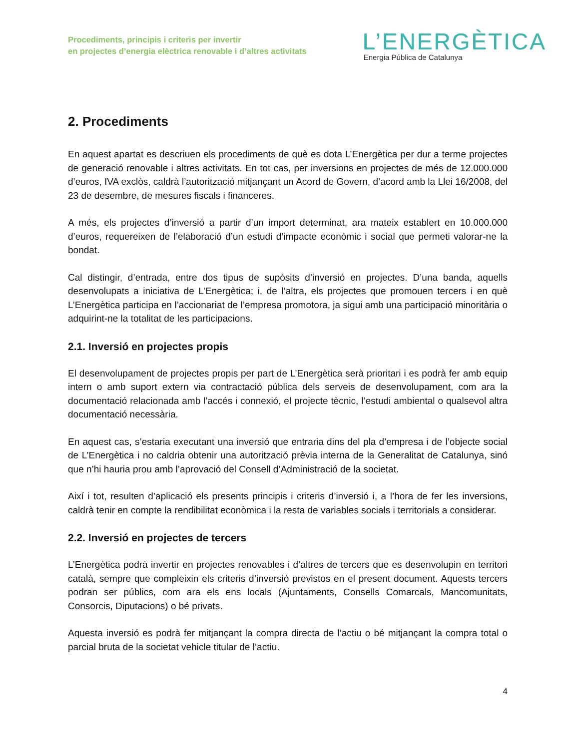Procediments, principis i criteris per invertir
en projectes d’energia elèctrica renovable i d’altres activitats
L’ENERGÈTICA
Energia Pública de Catalunya
2. Procediments
En aquest apartat es descriuen els procediments de què es dota L’Energètica per dur a terme projectes de generació renovable i altres activitats. En tot cas, per inversions en projectes de més de 12.000.000 d’euros, IVA exclòs, caldrà l’autorització mitjançant un Acord de Govern, d’acord amb la Llei 16/2008, del 23 de desembre, de mesures fiscals i financeres.
A més, els projectes d’inversió a partir d’un import determinat, ara mateix establert en 10.000.000 d’euros, requereixen de l’elaboració d’un estudi d’impacte econòmic i social que permeti valorar-ne la bondat.
Cal distingir, d’entrada, entre dos tipus de supòsits d’inversió en projectes. D’una banda, aquells desenvolupats a iniciativa de L’Energètica; i, de l’altra, els projectes que promouen tercers i en què L’Energètica participa en l’accionariat de l’empresa promotora, ja sigui amb una participació minoritària o adquirint-ne la totalitat de les participacions.
2.1. Inversió en projectes propis
El desenvolupament de projectes propis per part de L’Energètica serà prioritari i es podrà fer amb equip intern o amb suport extern via contractació pública dels serveis de desenvolupament, com ara la documentació relacionada amb l’accés i connexió, el projecte tècnic, l’estudi ambiental o qualsevol altra documentació necessària.
En aquest cas, s’estaria executant una inversió que entraria dins del pla d’empresa i de l’objecte social de L’Energètica i no caldria obtenir una autorització prèvia interna de la Generalitat de Catalunya, sinó que n’hi hauria prou amb l’aprovació del Consell d’Administració de la societat.
Així i tot, resulten d’aplicació els presents principis i criteris d’inversió i, a l’hora de fer les inversions, caldrà tenir en compte la rendibilitat econòmica i la resta de variables socials i territorials a considerar.
2.2. Inversió en projectes de tercers
L’Energètica podrà invertir en projectes renovables i d’altres de tercers que es desenvolupin en territori català, sempre que compleixin els criteris d’inversió previstos en el present document. Aquests tercers podran ser públics, com ara els ens locals (Ajuntaments, Consells Comarcals, Mancomunitats, Consorcis, Diputacions) o bé privats.
Aquesta inversió es podrà fer mitjançant la compra directa de l’actiu o bé mitjançant la compra total o parcial bruta de la societat vehicle titular de l’actiu.
4